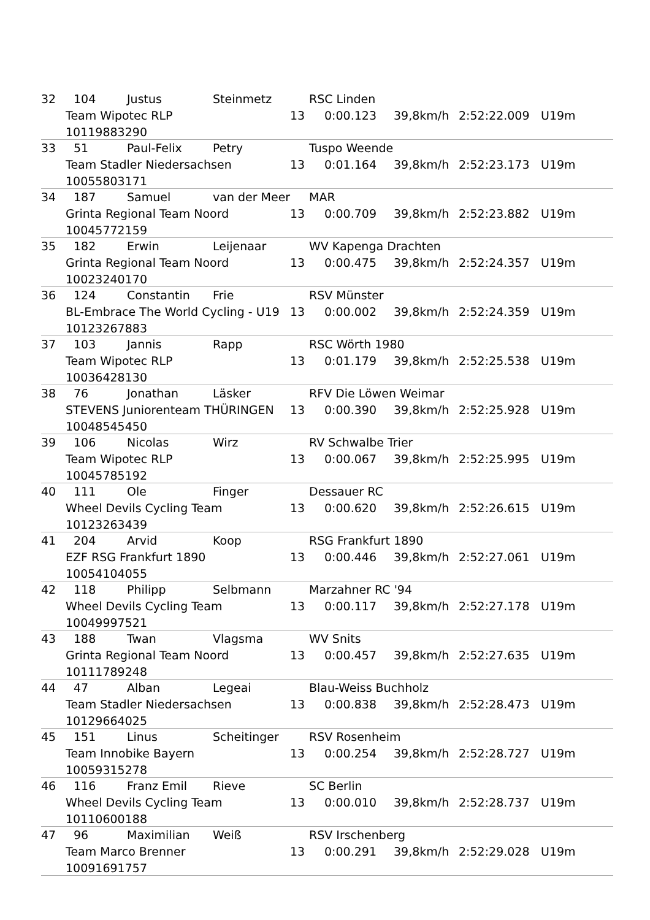32 104 Justus Steinmetz RSC Linden
Team Wipotec RLP 13 0:00.123 39,8km/h 2:52:22.009 U19m
10119883290
33 51 Paul-Felix Petry Tuspo Weende
Team Stadler Niedersachsen 13 0:01.164 39,8km/h 2:52:23.173 U19m
10055803171
34 187 Samuel van der Meer MAR
Grinta Regional Team Noord 13 0:00.709 39,8km/h 2:52:23.882 U19m
10045772159
35 182 Erwin Leijenaar WV Kapenga Drachten
Grinta Regional Team Noord 13 0:00.475 39,8km/h 2:52:24.357 U19m
10023240170
36 124 Constantin Frie RSV Münster
BL-Embrace The World Cycling - U19 13 0:00.002 39,8km/h 2:52:24.359 U19m
10123267883
37 103 Jannis Rapp RSC Wörth 1980
Team Wipotec RLP 13 0:01.179 39,8km/h 2:52:25.538 U19m
10036428130
38 76 Jonathan Läsker RFV Die Löwen Weimar
STEVENS Juniorenteam THÜRINGEN 13 0:00.390 39,8km/h 2:52:25.928 U19m
10048545450
39 106 Nicolas Wirz RV Schwalbe Trier
Team Wipotec RLP 13 0:00.067 39,8km/h 2:52:25.995 U19m
10045785192
40 111 Ole Finger Dessauer RC
Wheel Devils Cycling Team 13 0:00.620 39,8km/h 2:52:26.615 U19m
10123263439
41 204 Arvid Koop RSG Frankfurt 1890
EZF RSG Frankfurt 1890 13 0:00.446 39,8km/h 2:52:27.061 U19m
10054104055
42 118 Philipp Selbmann Marzahner RC '94
Wheel Devils Cycling Team 13 0:00.117 39,8km/h 2:52:27.178 U19m
10049997521
43 188 Twan Vlagsma WV Snits
Grinta Regional Team Noord 13 0:00.457 39,8km/h 2:52:27.635 U19m
10111789248
44 47 Alban Legeai Blau-Weiss Buchholz
Team Stadler Niedersachsen 13 0:00.838 39,8km/h 2:52:28.473 U19m
10129664025
45 151 Linus Scheitinger RSV Rosenheim
Team Innobike Bayern 13 0:00.254 39,8km/h 2:52:28.727 U19m
10059315278
46 116 Franz Emil Rieve SC Berlin
Wheel Devils Cycling Team 13 0:00.010 39,8km/h 2:52:28.737 U19m
10110600188
47 96 Maximilian Weiß RSV Irschenberg
Team Marco Brenner 13 0:00.291 39,8km/h 2:52:29.028 U19m
10091691757